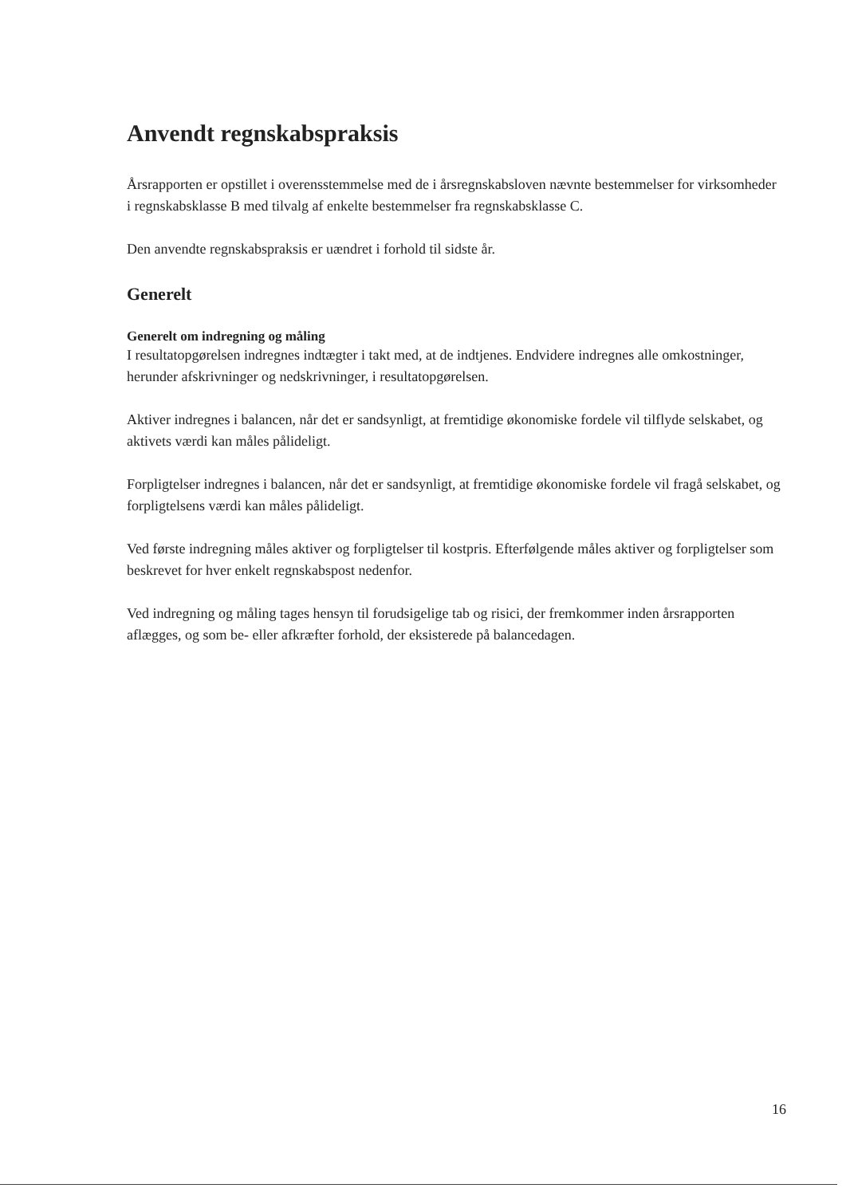Anvendt regnskabspraksis
Årsrapporten er opstillet i overensstemmelse med de i årsregnskabsloven nævnte bestemmelser for virksomheder i regnskabsklasse B med tilvalg af enkelte bestemmelser fra regnskabsklasse C.
Den anvendte regnskabspraksis er uændret i forhold til sidste år.
Generelt
Generelt om indregning og måling
I resultatopgørelsen indregnes indtægter i takt med, at de indtjenes. Endvidere indregnes alle omkostninger, herunder afskrivninger og nedskrivninger, i resultatopgørelsen.
Aktiver indregnes i balancen, når det er sandsynligt, at fremtidige økonomiske fordele vil tilflyde selskabet, og aktivets værdi kan måles pålideligt.
Forpligtelser indregnes i balancen, når det er sandsynligt, at fremtidige økonomiske fordele vil fragå selskabet, og forpligtelsens værdi kan måles pålideligt.
Ved første indregning måles aktiver og forpligtelser til kostpris. Efterfølgende måles aktiver og forpligtelser som beskrevet for hver enkelt regnskabspost nedenfor.
Ved indregning og måling tages hensyn til forudsigelige tab og risici, der fremkommer inden årsrapporten aflægges, og som be- eller afkræfter forhold, der eksisterede på balancedagen.
16